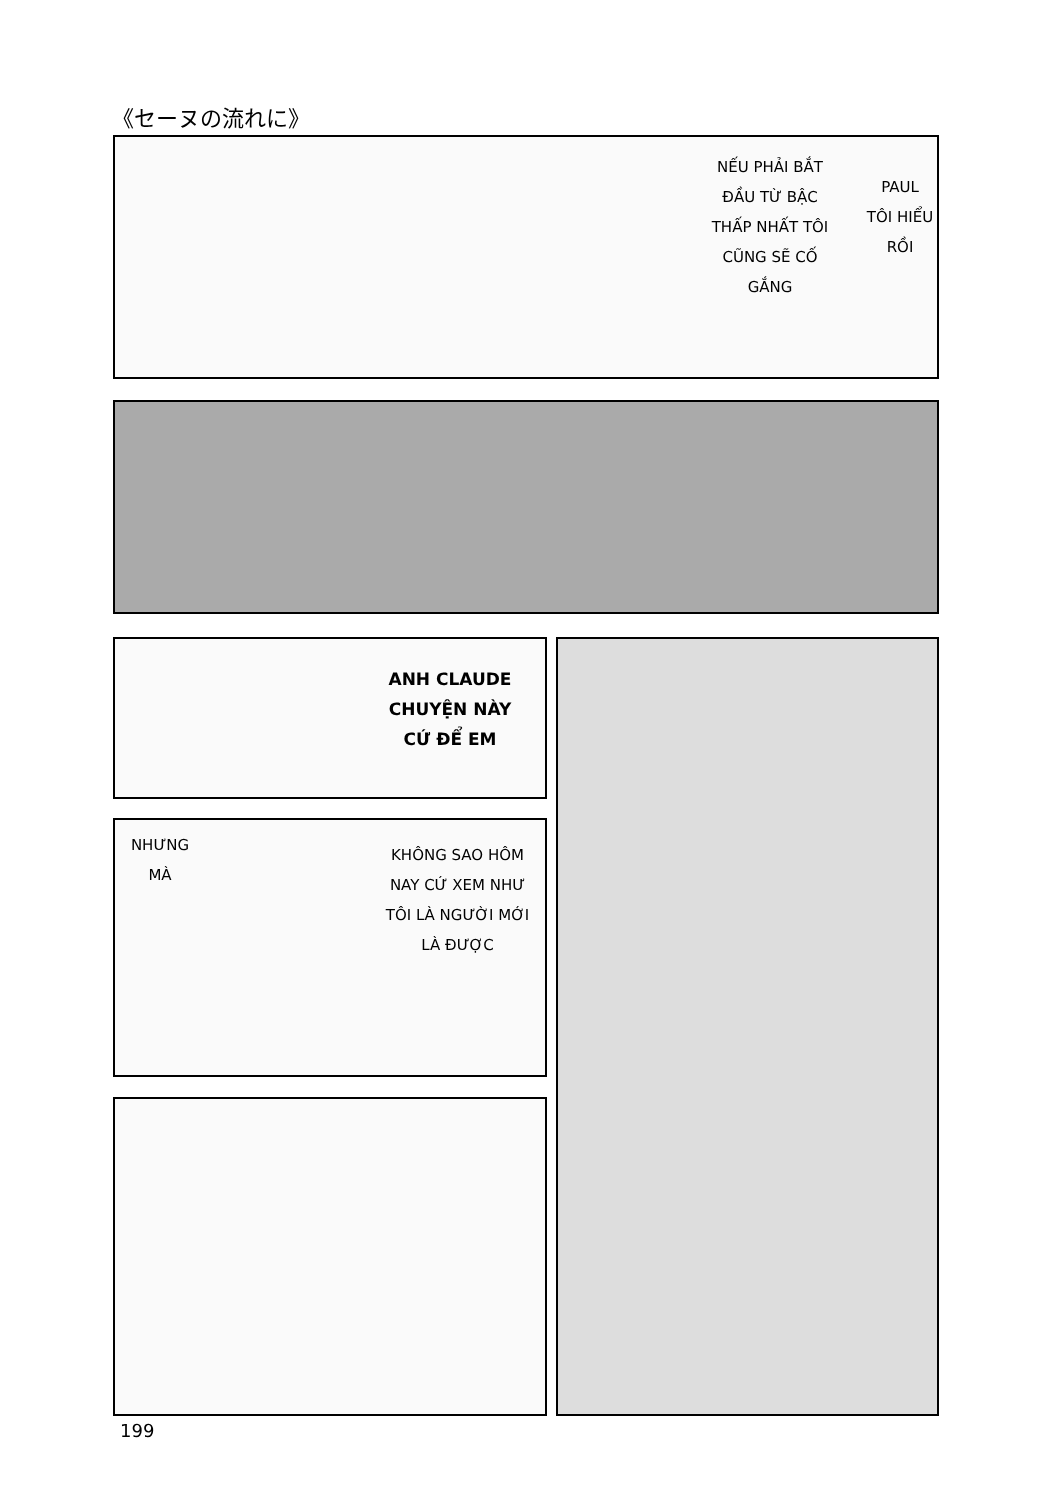《セーヌの流れに》
NẾU PHẢI BẮT
ĐẦU TỪ BẬC
THẤP NHẤT TÔI
CŨNG SẼ CỐ
GẮNG
PAUL
TÔI HIỂU
RỒI
ANH CLAUDE
CHUYỆN NÀY
CỨ ĐỂ EM
NHƯNG
MÀ
KHÔNG SAO HÔM
NAY CỨ XEM NHƯ
TÔI LÀ NGƯỜI MỚI
LÀ ĐƯỢC
199